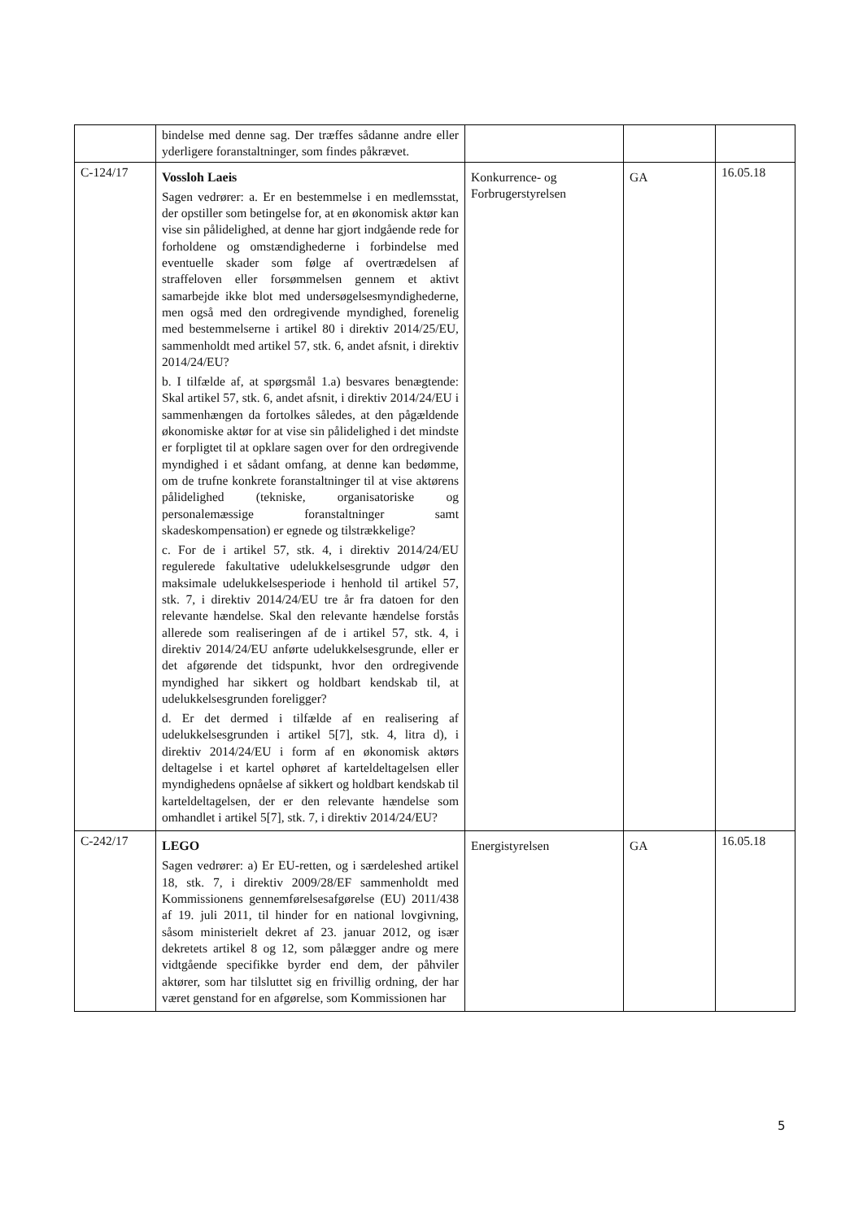| | bindelse med denne sag. Der træffes sådanne andre eller yderligere foranstaltninger, som findes påkrævet. | | | |
| C-124/17 | Vossloh Laeis Sagen vedrører: a. Er en bestemmelse i en medlemsstat, der opstiller som betingelse for, at en økonomisk aktør kan vise sin pålidelighed, at denne har gjort indgående rede for forholdene og omstændighederne i forbindelse med eventuelle skader som følge af overtrædelsen af straffeloven eller forsømmelsen gennem et aktivt samarbejde ikke blot med undersøgelsesmyndighederne, men også med den ordregivende myndighed, forenelig med bestemmelserne i artikel 80 i direktiv 2014/25/EU, sammenholdt med artikel 57, stk. 6, andet afsnit, i direktiv 2014/24/EU? b. I tilfælde af, at spørgsmål 1.a) besvares benægtende: Skal artikel 57, stk. 6, andet afsnit, i direktiv 2014/24/EU i sammenhængen da fortolkes således, at den pågældende økonomiske aktør for at vise sin pålidelighed i det mindste er forpligtet til at opklare sagen over for den ordregivende myndighed i et sådant omfang, at denne kan bedømme, om de trufne konkrete foranstaltninger til at vise aktørens pålidelighed (tekniske, organisatoriske og personalemæssige foranstaltninger samt skadeskompensation) er egnede og tilstrækkelige? c. For de i artikel 57, stk. 4, i direktiv 2014/24/EU regulerede fakultative udelukkelsesgrunde udgør den maksimale udelukkelsesperiode i henhold til artikel 57, stk. 7, i direktiv 2014/24/EU tre år fra datoen for den relevante hændelse. Skal den relevante hændelse forstås allerede som realiseringen af de i artikel 57, stk. 4, i direktiv 2014/24/EU anførte udelukkelsesgrunde, eller er det afgørende det tidspunkt, hvor den ordregivende myndighed har sikkert og holdbart kendskab til, at udelukkelsesgrunden foreligger? d. Er det dermed i tilfælde af en realisering af udelukkelsesgrunden i artikel 5[7], stk. 4, litra d), i direktiv 2014/24/EU i form af en økonomisk aktørs deltagelse i et kartel ophøret af karteldeltagelsen eller myndighedens opnåelse af sikkert og holdbart kendskab til karteldeltagelsen, der er den relevante hændelse som omhandlet i artikel 5[7], stk. 7, i direktiv 2014/24/EU? | Konkurrence- og Forbrugerstyrelsen | GA | 16.05.18 |
| C-242/17 | LEGO Sagen vedrører: a) Er EU-retten, og i særdeleshed artikel 18, stk. 7, i direktiv 2009/28/EF sammenholdt med Kommissionens gennemførelsesafgørelse (EU) 2011/438 af 19. juli 2011, til hinder for en national lovgivning, såsom ministerielt dekret af 23. januar 2012, og især dekretets artikel 8 og 12, som pålægger andre og mere vidtgående specifikke byrder end dem, der påhviler aktører, som har tilsluttet sig en frivillig ordning, der har været genstand for en afgørelse, som Kommissionen har | Energistyrelsen | GA | 16.05.18 |
5